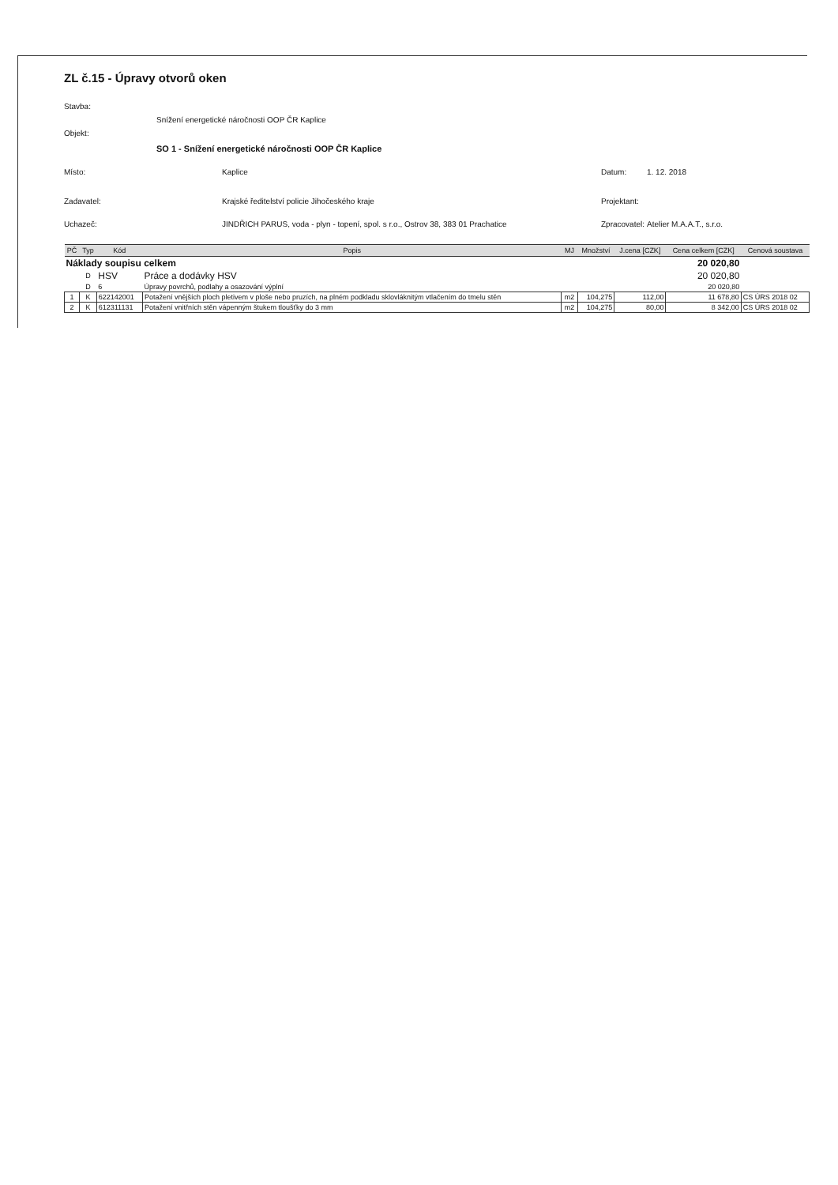ZL č.15 - Úpravy otvorů oken
Stavba:
Snížení energetické náročnosti OOP ČR Kaplice
Objekt:
SO 1 - Snížení energetické náročnosti OOP ČR Kaplice
Místo: Kaplice Datum: 1. 12. 2018
Zadavatel: Krajské ředitelství policie Jihočeského kraje Projektant:
Uchazeč: JINDŘICH PARUS, voda - plyn - topení, spol. s r.o., Ostrov 38, 383 01 Prachatice Zpracovatel:
Atelier M.A.A.T., s.r.o.
| PČ | Typ | Kód | Popis | MJ | Množství | J.cena [CZK] | Cena celkem [CZK] | Cenová soustava |
| --- | --- | --- | --- | --- | --- | --- | --- | --- |
| Náklady soupisu celkem | | | | | | | 20 020,80 | |
| | D | HSV | Práce a dodávky HSV | | | | 20 020,80 | |
| | D | 6 | Úpravy povrchů, podlahy a osazování výplní | | | | 20 020,80 | |
| 1 | K | 622142001 | Potažení vnějších ploch pletivem v ploše nebo pruzích, na plném podkladu sklovláknitým vtlačením do tmelu stěn | m2 | 104,275 | 112,00 | 11 678,80 | CS ÚRS 2018 02 |
| 2 | K | 612311131 | Potažení vnitřních stěn vápenným štukem tloušťky do 3 mm | m2 | 104,275 | 80,00 | 8 342,00 | CS ÚRS 2018 02 |